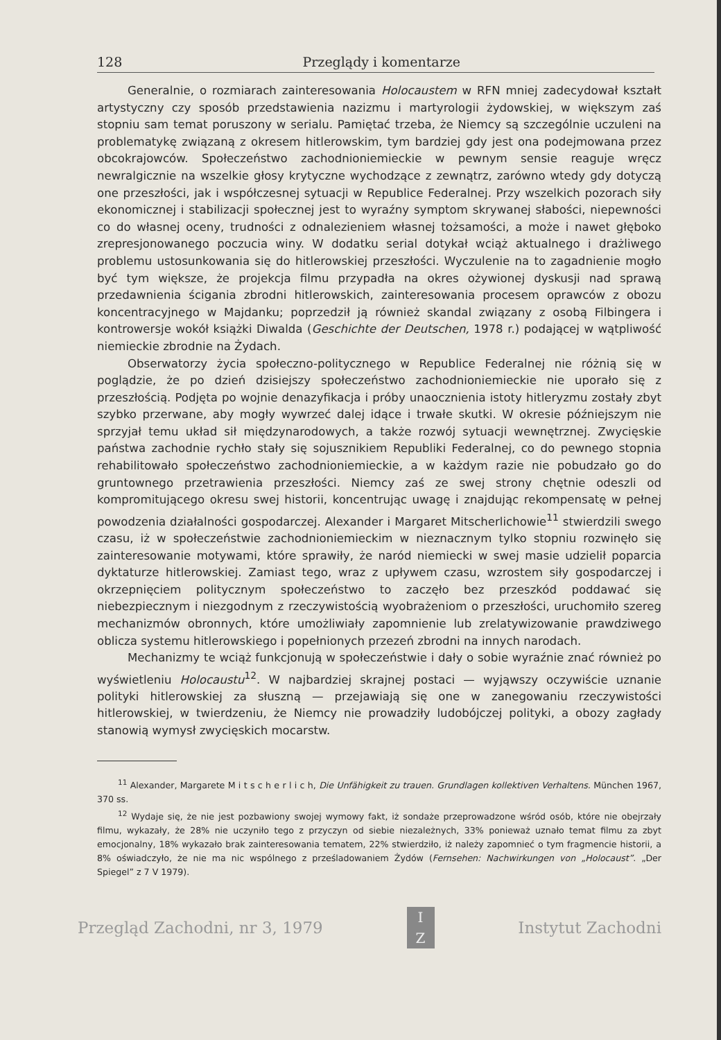128 Przeglądy i komentarze
Generalnie, o rozmiarach zainteresowania Holocaustem w RFN mniej zadecydował kształt artystyczny czy sposób przedstawienia nazizmu i martyrologii żydowskiej, w większym zaś stopniu sam temat poruszony w serialu. Pamiętać trzeba, że Niemcy są szczególnie uczuleni na problematykę związaną z okresem hitlerowskim, tym bardziej gdy jest ona podejmowana przez obcokrajowców. Społeczeństwo zachodnioniemieckie w pewnym sensie reaguje wręcz newralgicznie na wszelkie głosy krytyczne wychodzące z zewnątrz, zarówno wtedy gdy dotyczą one przeszłości, jak i współczesnej sytuacji w Republice Federalnej. Przy wszelkich pozorach siły ekonomicznej i stabilizacji społecznej jest to wyraźny symptom skrywanej słabości, niepewności co do własnej oceny, trudności z odnalezieniem własnej tożsamości, a może i nawet głęboko zrepresjonowanego poczucia winy. W dodatku serial dotykał wciąż aktualnego i drażliwego problemu ustosunkowania się do hitlerowskiej przeszłości. Wyczulenie na to zagadnienie mogło być tym większe, że projekcja filmu przypadła na okres ożywionej dyskusji nad sprawą przedawnienia ścigania zbrodni hitlerowskich, zainteresowania procesem oprawców z obozu koncentracyjnego w Majdanku; poprzedził ją również skandal związany z osobą Filbingera i kontrowersje wokół książki Diwalda (Geschichte der Deutschen, 1978 r.) podającej w wątpliwość niemieckie zbrodnie na Żydach.
Obserwatorzy życia społeczno-politycznego w Republice Federalnej nie różnią się w poglądzie, że po dzień dzisiejszy społeczeństwo zachodnioniemieckie nie uporało się z przeszłością. Podjęta po wojnie denazyfikacja i próby unaocznienia istoty hitleryzmu zostały zbyt szybko przerwane, aby mogły wywrzeć dalej idące i trwałe skutki. W okresie późniejszym nie sprzyjał temu układ sił międzynarodowych, a także rozwój sytuacji wewnętrznej. Zwycięskie państwa zachodnie rychło stały się sojusznikiem Republiki Federalnej, co do pewnego stopnia rehabilitowało społeczeństwo zachodnioniemieckie, a w każdym razie nie pobudzało go do gruntownego przetrawienia przeszłości. Niemcy zaś ze swej strony chętnie odeszli od kompromitującego okresu swej historii, koncentrując uwagę i znajdując rekompensatę w pełnej powodzenia działalności gospodarczej. Alexander i Margaret Mitscherlichowie<sup>11</sup> stwierdzili swego czasu, iż w społeczeństwie zachodnioniemieckim w nieznacznym tylko stopniu rozwinęło się zainteresowanie motywami, które sprawiły, że naród niemiecki w swej masie udzielił poparcia dyktaturze hitlerowskiej. Zamiast tego, wraz z upływem czasu, wzrostem siły gospodarczej i okrzepnięciem politycznym społeczeństwo to zaczęło bez przeszkód poddawać się niebezpiecznym i niezgodnym z rzeczywistością wyobrażeniom o przeszłości, uruchomiło szereg mechanizmów obronnych, które umożliwiały zapomnienie lub zrelatywizowanie prawdziwego oblicza systemu hitlerowskiego i popełnionych przezeń zbrodni na innych narodach.
Mechanizmy te wciąż funkcjonują w społeczeństwie i dały o sobie wyraźnie znać również po wyświetleniu Holocaustu<sup>12</sup>. W najbardziej skrajnej postaci — wyjąwszy oczywiście uznanie polityki hitlerowskiej za słuszną — przejawiają się one w zanegowaniu rzeczywistości hitlerowskiej, w twierdzeniu, że Niemcy nie prowadziły ludobójczej polityki, a obozy zagłady stanowią wymysł zwycięskich mocarstw.
<sup>11</sup> Alexander, Margarete M i t s c h e r l i c h, Die Unfähigkeit zu trauen. Grundlagen kollektiven Verhaltens. München 1967, 370 ss.
<sup>12</sup> Wydaje się, że nie jest pozbawiony swojej wymowy fakt, iż sondaże przeprowadzone wśród osób, które nie obejrzały filmu, wykazały, że 28% nie uczyniło tego z przyczyn od siebie niezależnych, 33% ponieważ uznało temat filmu za zbyt emocjonalny, 18% wykazało brak zainteresowania tematem, 22% stwierdziło, iż należy zapomnieć o tym fragmencie historii, a 8% oświadczyło, że nie ma nic wspólnego z prześladowaniem Żydów (Fernsehen: Nachwirkungen von „Holocaust”. „Der Spiegel” z 7 V 1979).
Przegląd Zachodni, nr 3, 1979
I
Z
Instytut Zachodni